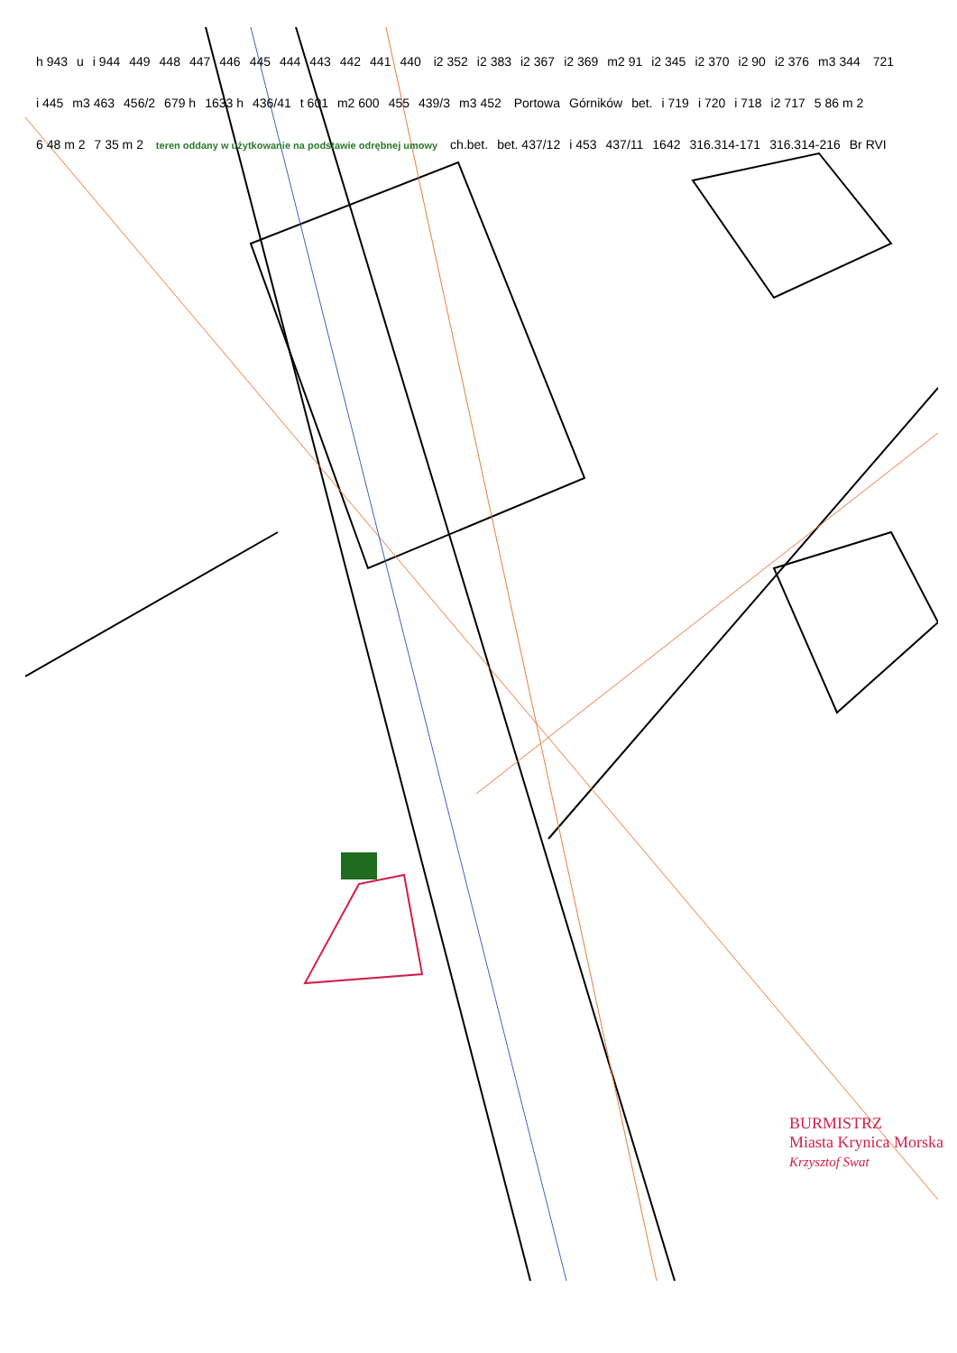h 943 u i 944 449 448 447 446 445 444 443 442 441 440 i2 352 i2 383 i2 367 i2 369 m2 91 i2 345 i2 370 i2 90 i2 376 m3 344 721 i 445 m3 463 456/2 679 h 1633 h 436/41 t 601 m2 600 455 439/3 m3 452 Portowa Górników bet. i 719 i 720 i 718 i2 717 5 86 m 2 6 48 m 2 7 35 m 2 teren oddany w użytkowanie na podstawie odrębnej umowy ch.bet. bet. 437/12 i 453 437/11 1642 316.314-171 316.314-216 Br RVI
BURMISTRZ
Miasta Krynica Morska
Krzysztof Swat